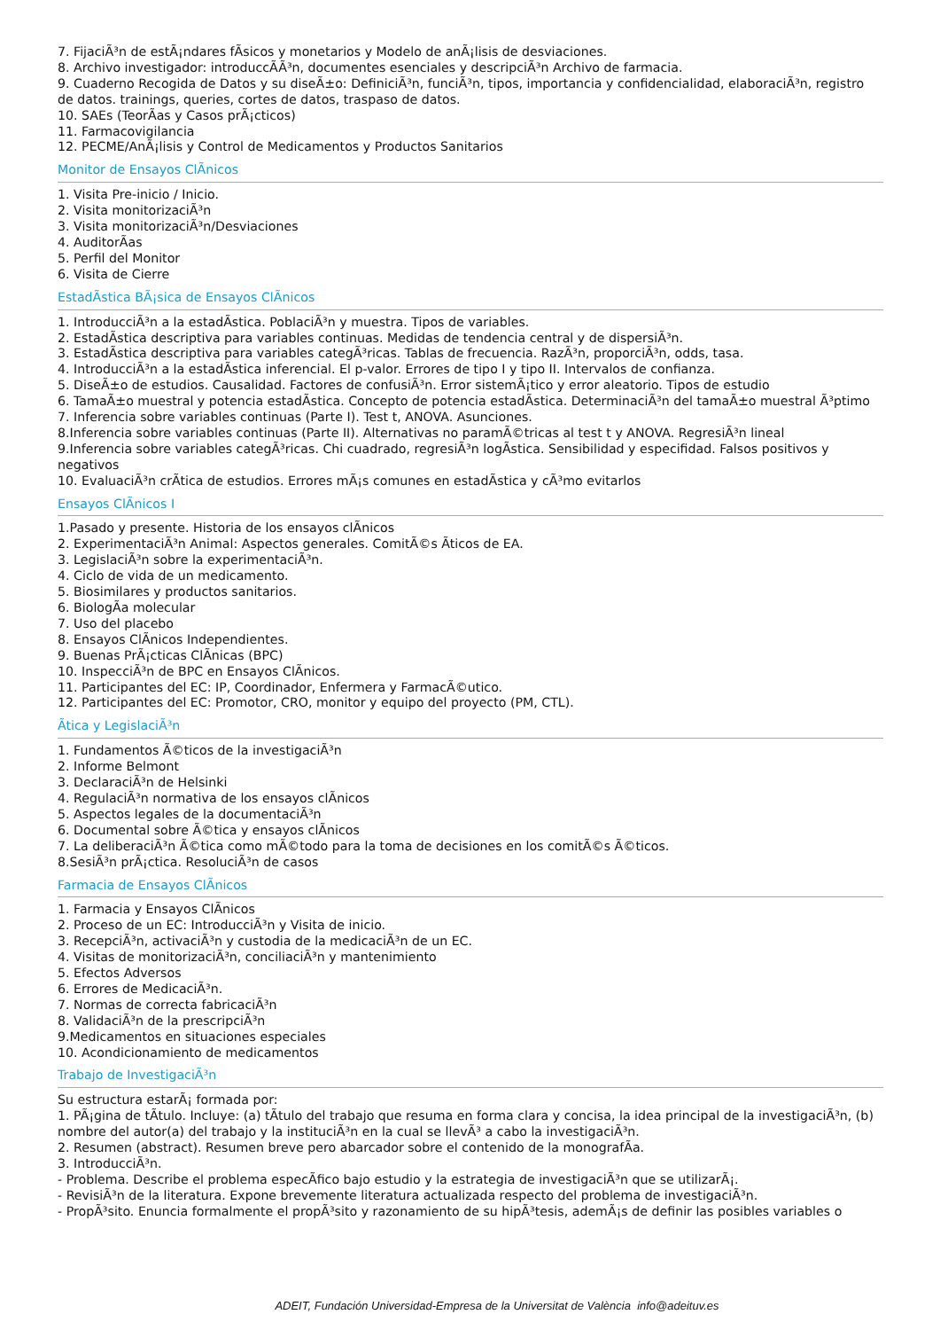7. FijaciÃ³n de estÃ¡ndares fÃ­sicos y monetarios y Modelo de anÃ¡lisis de desviaciones.
8. Archivo investigador: introduccÃÃ³n, documentes esenciales y descripciÃ³n Archivo de farmacia.
9. Cuaderno Recogida de Datos y su diseÃ±o: DefiniciÃ³n, funciÃ³n, tipos, importancia y confidencialidad, elaboraciÃ³n, registro de datos. trainings, queries, cortes de datos, traspaso de datos.
10. SAEs (TeorÃ­as y Casos prÃ¡cticos)
11. Farmacovigilancia
12. PECME/AnÃ¡lisis y Control de Medicamentos y Productos Sanitarios
Monitor de Ensayos ClÃ­nicos
1. Visita Pre-inicio / Inicio.
2. Visita monitorizaciÃ³n
3. Visita monitorizaciÃ³n/Desviaciones
4. AuditorÃ­as
5. Perfil del Monitor
6. Visita de Cierre
EstadÃ­stica BÃ¡sica de Ensayos ClÃ­nicos
1. IntroducciÃ³n a la estadÃ­stica. PoblaciÃ³n y muestra. Tipos de variables.
2. EstadÃ­stica descriptiva para variables continuas. Medidas de tendencia central y de dispersiÃ³n.
3. EstadÃ­stica descriptiva para variables categÃ³ricas. Tablas de frecuencia. RazÃ³n, proporciÃ³n, odds, tasa.
4. IntroducciÃ³n a la estadÃ­stica inferencial. El p-valor. Errores de tipo I y tipo II. Intervalos de confianza.
5. DiseÃ±o de estudios. Causalidad. Factores de confusiÃ³n. Error sistemÃ¡tico y error aleatorio. Tipos de estudio
6. TamaÃ±o muestral y potencia estadÃ­stica. Concepto de potencia estadÃ­stica. DeterminaciÃ³n del tamaÃ±o muestral Ã³ptimo
7. Inferencia sobre variables continuas (Parte I). Test t, ANOVA. Asunciones.
8.Inferencia sobre variables continuas (Parte II). Alternativas no paramÃ©tricas al test t y ANOVA. RegresiÃ³n lineal
9.Inferencia sobre variables categÃ³ricas. Chi cuadrado, regresiÃ³n logÃ­stica. Sensibilidad y especifidad. Falsos positivos y negativos
10. EvaluaciÃ³n crÃ­tica de estudios. Errores mÃ¡s comunes en estadÃ­stica y cÃ³mo evitarlos
Ensayos ClÃ­nicos I
1.Pasado y presente. Historia de los ensayos clÃ­nicos
2. ExperimentaciÃ³n Animal: Aspectos generales. ComitÃ©s Ãticos de EA.
3. LegislaciÃ³n sobre la experimentaciÃ³n.
4. Ciclo de vida de un medicamento.
5. Biosimilares y productos sanitarios.
6. BiologÃ­a molecular
7. Uso del placebo
8. Ensayos ClÃ­nicos Independientes.
9. Buenas PrÃ¡cticas ClÃ­nicas (BPC)
10. InspecciÃ³n de BPC en Ensayos ClÃ­nicos.
11. Participantes del EC: IP, Coordinador, Enfermera y FarmacÃ©utico.
12. Participantes del EC: Promotor, CRO, monitor y equipo del proyecto (PM, CTL).
Ãtica y LegislaciÃ³n
1. Fundamentos Ã©ticos de la investigaciÃ³n
2. Informe Belmont
3. DeclaraciÃ³n de Helsinki
4. RegulaciÃ³n normativa de los ensayos clÃ­nicos
5. Aspectos legales de la documentaciÃ³n
6. Documental sobre Ã©tica y ensayos clÃ­nicos
7. La deliberaciÃ³n Ã©tica como mÃ©todo para la toma de decisiones en los comitÃ©s Ã©ticos.
8.SesiÃ³n prÃ¡ctica. ResoluciÃ³n de casos
Farmacia de Ensayos ClÃ­nicos
1. Farmacia y Ensayos ClÃ­nicos
2. Proceso de un EC: IntroducciÃ³n y Visita de inicio.
3. RecepciÃ³n, activaciÃ³n y custodia de la medicaciÃ³n de un EC.
4. Visitas de monitorizaciÃ³n, conciliaciÃ³n y mantenimiento
5. Efectos Adversos
6. Errores de MedicaciÃ³n.
7. Normas de correcta fabricaciÃ³n
8. ValidaciÃ³n de la prescripciÃ³n
9.Medicamentos en situaciones especiales
10. Acondicionamiento de medicamentos
Trabajo de InvestigaciÃ³n
Su estructura estarÃ¡ formada por:
1. PÃ¡gina de tÃ­tulo. Incluye: (a) tÃ­tulo del trabajo que resuma en forma clara y concisa, la idea principal de la investigaciÃ³n, (b) nombre del autor(a) del trabajo y la instituciÃ³n en la cual se llevÃ³ a cabo la investigaciÃ³n.
2. Resumen (abstract). Resumen breve pero abarcador sobre el contenido de la monografÃ­a.
3. IntroducciÃ³n.
- Problema. Describe el problema especÃ­fico bajo estudio y la estrategia de investigaciÃ³n que se utilizarÃ¡.
- RevisiÃ³n de la literatura. Expone brevemente literatura actualizada respecto del problema de investigaciÃ³n.
- PropÃ³sito. Enuncia formalmente el propÃ³sito y razonamiento de su hipÃ³tesis, ademÃ¡s de definir las posibles variables o
ADEIT, Fundación Universidad-Empresa de la Universitat de València info@adeituv.es